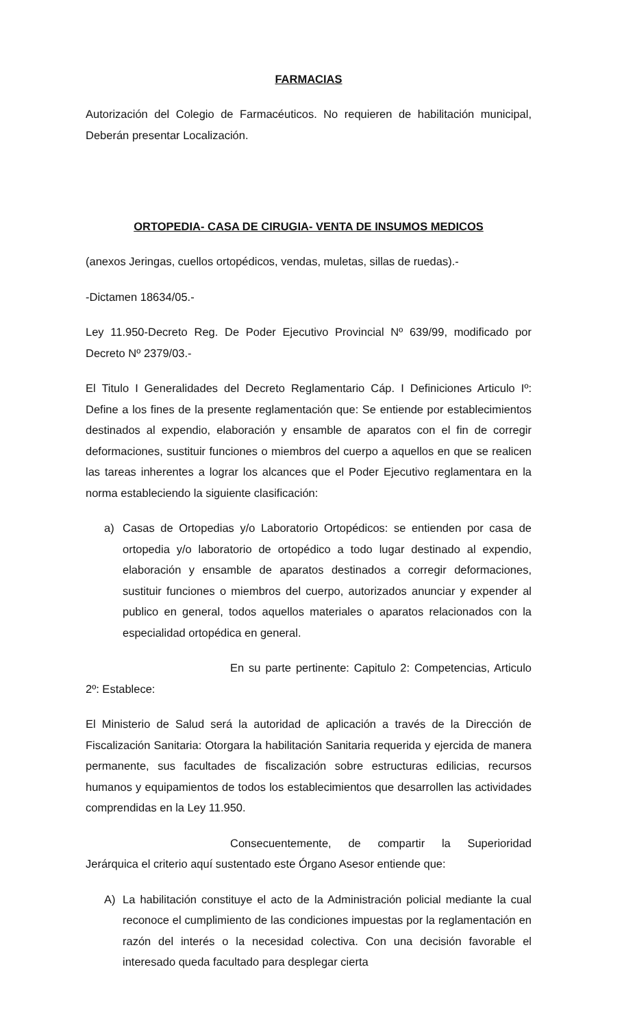FARMACIAS
Autorización del Colegio de Farmacéuticos. No requieren de habilitación municipal, Deberán presentar Localización.
ORTOPEDIA- CASA DE CIRUGIA- VENTA DE INSUMOS MEDICOS
(anexos Jeringas, cuellos ortopédicos, vendas, muletas, sillas de ruedas).-
-Dictamen 18634/05.-
Ley 11.950-Decreto Reg. De Poder Ejecutivo Provincial Nº 639/99, modificado por Decreto Nº 2379/03.-
El Titulo I Generalidades del Decreto Reglamentario Cáp. I Definiciones Articulo Iº: Define a los fines de la presente reglamentación que: Se entiende por establecimientos destinados al expendio, elaboración y ensamble de aparatos con el fin de corregir deformaciones, sustituir funciones o miembros del cuerpo a aquellos en que se realicen las tareas inherentes a lograr los alcances que el Poder Ejecutivo reglamentara en la norma estableciendo la siguiente clasificación:
a) Casas de Ortopedias y/o Laboratorio Ortopédicos: se entienden por casa de ortopedia y/o laboratorio de ortopédico a todo lugar destinado al expendio, elaboración y ensamble de aparatos destinados a corregir deformaciones, sustituir funciones o miembros del cuerpo, autorizados anunciar y expender al publico en general, todos aquellos materiales o aparatos relacionados con la especialidad ortopédica en general.
En su parte pertinente: Capitulo 2: Competencias, Articulo 2º: Establece:
El Ministerio de Salud será la autoridad de aplicación a través de la Dirección de Fiscalización Sanitaria: Otorgara la habilitación Sanitaria requerida y ejercida de manera permanente, sus facultades de fiscalización sobre estructuras edilicias, recursos humanos y equipamientos de todos los establecimientos que desarrollen las actividades comprendidas en la Ley 11.950.
Consecuentemente, de compartir la Superioridad Jerárquica el criterio aquí sustentado este Órgano Asesor entiende que:
A) La habilitación constituye el acto de la Administración policial mediante la cual reconoce el cumplimiento de las condiciones impuestas por la reglamentación en razón del interés o la necesidad colectiva. Con una decisión favorable el interesado queda facultado para desplegar cierta